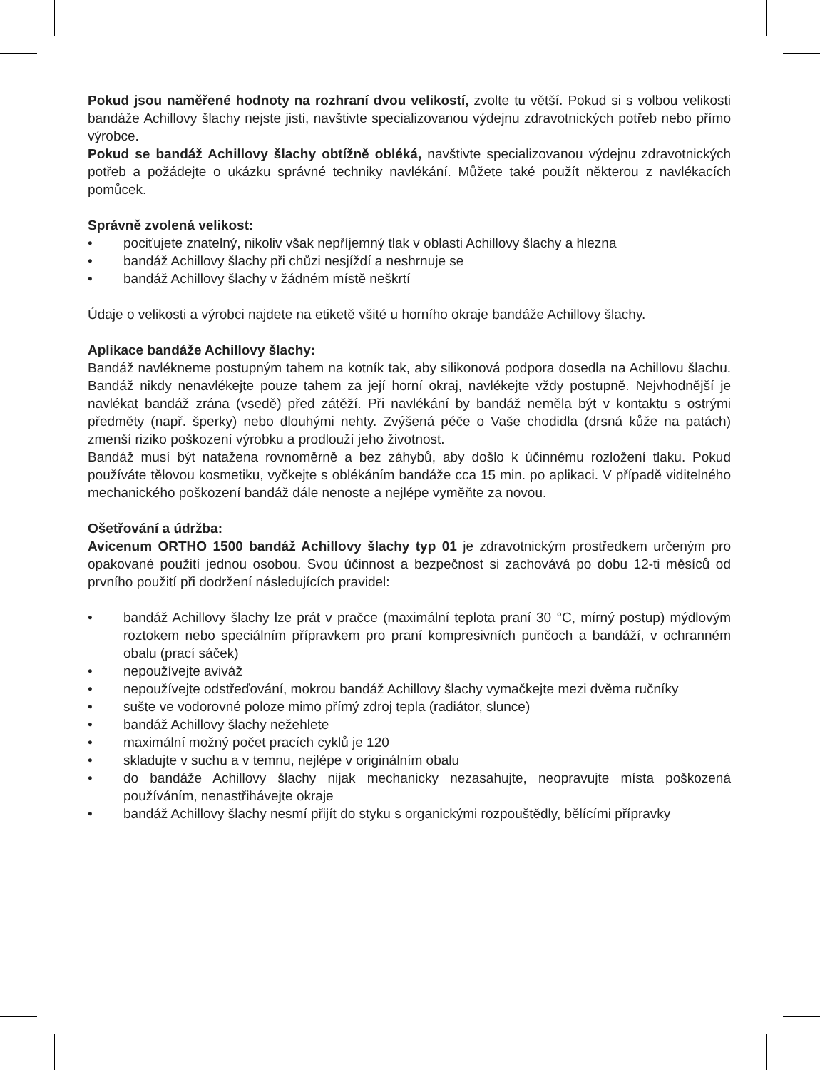Pokud jsou naměřené hodnoty na rozhraní dvou velikostí, zvolte tu větší. Pokud si s volbou velikosti bandáže Achillovy šlachy nejste jisti, navštivte specializovanou výdejnu zdravotnických potřeb nebo přímo výrobce.
Pokud se bandáž Achillovy šlachy obtížně obléká, navštivte specializovanou výdejnu zdravotnických potřeb a požádejte o ukázku správné techniky navlékání. Můžete také použít některou z navlékacích pomůcek.
Správně zvolená velikost:
• pociťujete znatelný, nikoliv však nepříjemný tlak v oblasti Achillovy šlachy a hlezna
• bandáž Achillovy šlachy při chůzi nesjíždí a neshrnuje se
• bandáž Achillovy šlachy v žádném místě neškrtí
Údaje o velikosti a výrobci najdete na etiketě všité u horního okraje bandáže Achillovy šlachy.
Aplikace bandáže Achillovy šlachy:
Bandáž navlékneme postupným tahem na kotník tak, aby silikonová podpora dosedla na Achillovu šlachu. Bandáž nikdy nenavlékejte pouze tahem za její horní okraj, navlékejte vždy postupně. Nejvhodnější je navlékat bandáž zrána (vsedě) před zátěží. Při navlékání by bandáž neměla být v kontaktu s ostrými předměty (např. šperky) nebo dlouhými nehty. Zvýšená péče o Vaše chodidla (drsná kůže na patách) zmenší riziko poškození výrobku a prodlouží jeho životnost.
Bandáž musí být natažena rovnoměrně a bez záhybů, aby došlo k účinnému rozložení tlaku. Pokud používáte tělovou kosmetiku, vyčkejte s oblékáním bandáže cca 15 min. po aplikaci. V případě viditelného mechanického poškození bandáž dále nenoste a nejlépe vyměňte za novou.
Ošetřování a údržba:
Avicenum ORTHO 1500 bandáž Achillovy šlachy typ 01 je zdravotnickým prostředkem určeným pro opakované použití jednou osobou. Svou účinnost a bezpečnost si zachovává po dobu 12-ti měsíců od prvního použití při dodržení následujících pravidel:
• bandáž Achillovy šlachy lze prát v pračce (maximální teplota praní 30 °C, mírný postup) mýdlovým roztokem nebo speciálním přípravkem pro praní kompresivních punčoch a bandáží, v ochranném obalu (prací sáček)
• nepoužívejte aviváž
• nepoužívejte odstřeďování, mokrou bandáž Achillovy šlachy vymačkejte mezi dvěma ručníky
• sušte ve vodorovné poloze mimo přímý zdroj tepla (radiátor, slunce)
• bandáž Achillovy šlachy nežehlete
• maximální možný počet pracích cyklů je 120
• skladujte v suchu a v temnu, nejlépe v originálním obalu
• do bandáže Achillovy šlachy nijak mechanicky nezasahujte, neopravujte místa poškozená používáním, nenastřihávejte okraje
• bandáž Achillovy šlachy nesmí přijít do styku s organickými rozpouštědly, bělícími přípravky